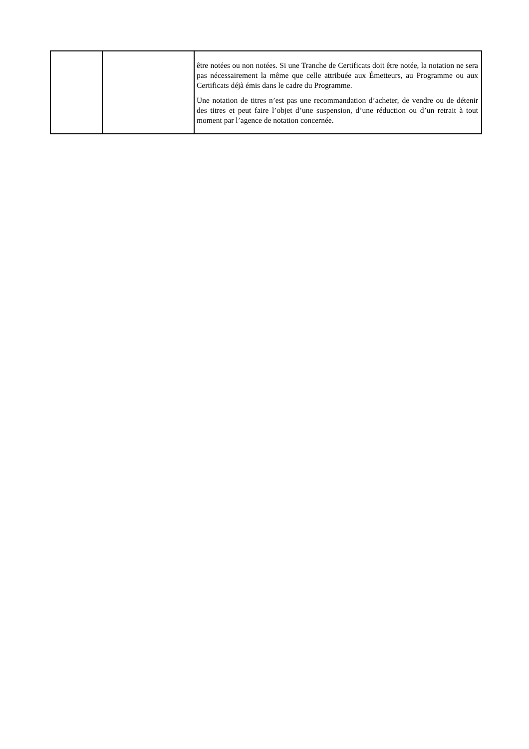| | | être notées ou non notées. Si une Tranche de Certificats doit être notée, la notation ne sera pas nécessairement la même que celle attribuée aux Émetteurs, au Programme ou aux Certificats déjà émis dans le cadre du Programme. Une notation de titres n’est pas une recommandation d’acheter, de vendre ou de détenir des titres et peut faire l’objet d’une suspension, d’une réduction ou d’un retrait à tout moment par l’agence de notation concernée. |